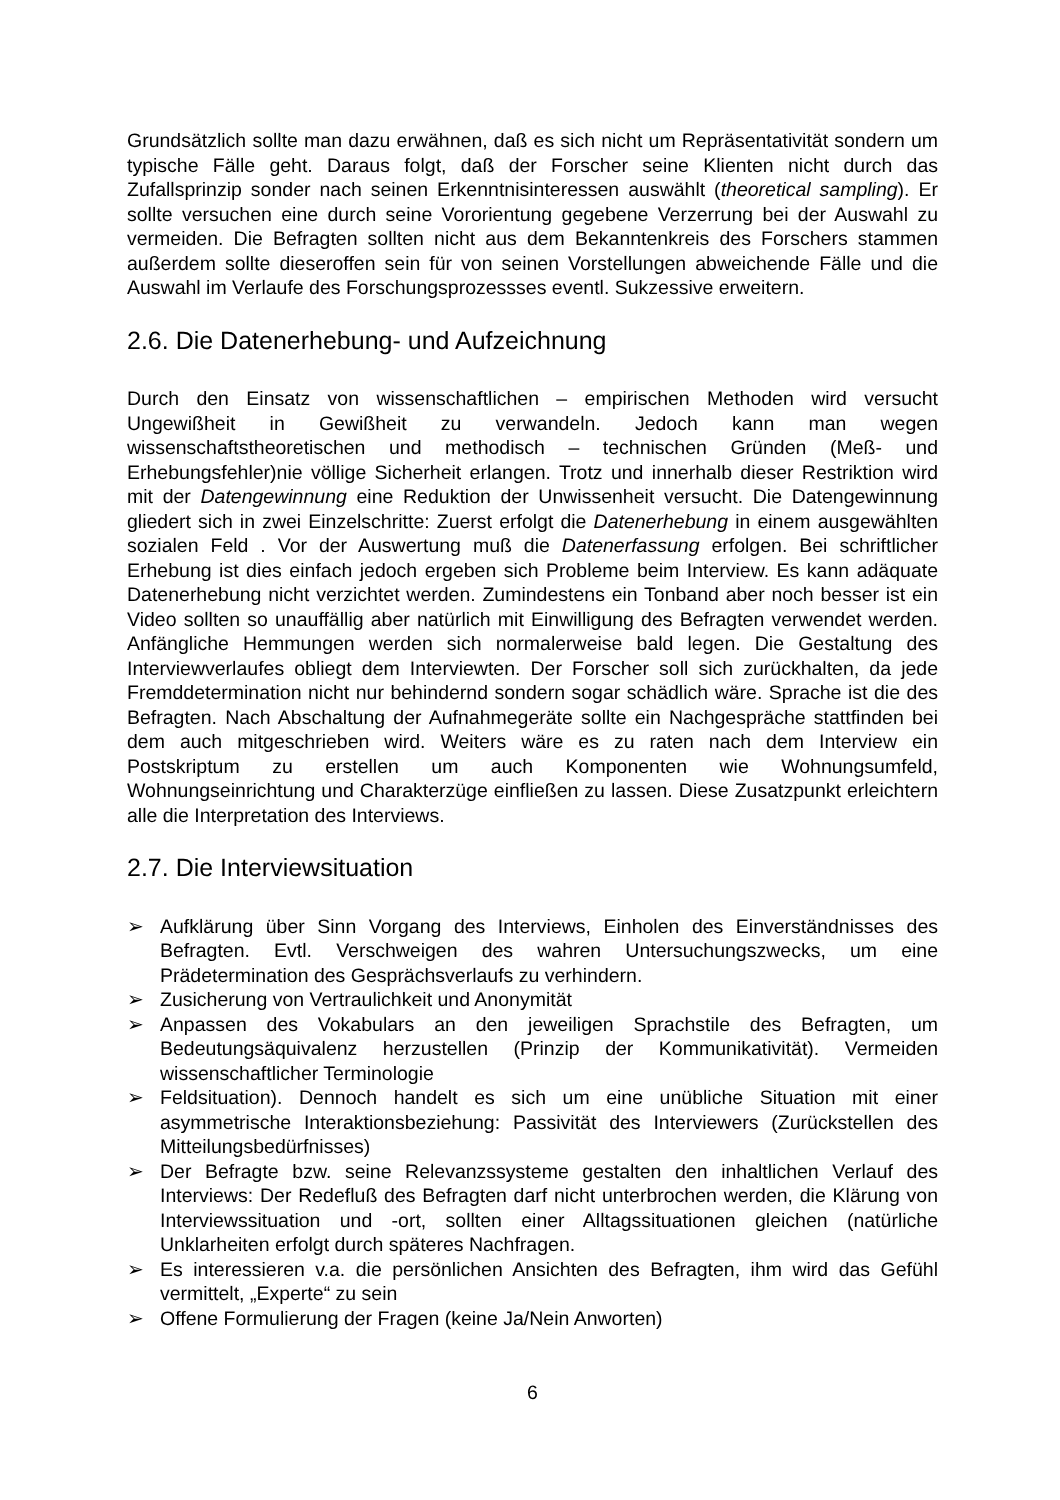Grundsätzlich sollte man dazu erwähnen, daß es sich nicht um Repräsentativität sondern um typische Fälle geht. Daraus folgt, daß der Forscher seine Klienten nicht durch das Zufallsprinzip sonder nach seinen Erkenntnisinteressen auswählt (theoretical sampling). Er sollte versuchen eine durch seine Vororientung gegebene Verzerrung bei der Auswahl zu vermeiden. Die Befragten sollten nicht aus dem Bekanntenkreis des Forschers stammen außerdem sollte dieseroffen sein für von seinen Vorstellungen abweichende Fälle und die Auswahl im Verlaufe des Forschungsprozessses eventl. Sukzessive erweitern.
2.6. Die Datenerhebung- und Aufzeichnung
Durch den Einsatz von wissenschaftlichen – empirischen Methoden wird versucht Ungewißheit in Gewißheit zu verwandeln. Jedoch kann man wegen wissenschaftstheoretischen und methodisch – technischen Gründen (Meß- und Erhebungsfehler)nie völlige Sicherheit erlangen. Trotz und innerhalb dieser Restriktion wird mit der Datengewinnung eine Reduktion der Unwissenheit versucht. Die Datengewinnung gliedert sich in zwei Einzelschritte: Zuerst erfolgt die Datenerhebung in einem ausgewählten sozialen Feld . Vor der Auswertung muß die Datenerfassung erfolgen. Bei schriftlicher Erhebung ist dies einfach jedoch ergeben sich Probleme beim Interview. Es kann adäquate Datenerhebung nicht verzichtet werden. Zumindestens ein Tonband aber noch besser ist ein Video sollten so unauffällig aber natürlich mit Einwilligung des Befragten verwendet werden. Anfängliche Hemmungen werden sich normalerweise bald legen. Die Gestaltung des Interviewverlaufes obliegt dem Interviewten. Der Forscher soll sich zurückhalten, da jede Fremddetermination nicht nur behindernd sondern sogar schädlich wäre. Sprache ist die des Befragten. Nach Abschaltung der Aufnahmegeräte sollte ein Nachgespräche stattfinden bei dem auch mitgeschrieben wird. Weiters wäre es zu raten nach dem Interview ein Postskriptum zu erstellen um auch Komponenten wie Wohnungsumfeld, Wohnungseinrichtung und Charakterzüge einfließen zu lassen. Diese Zusatzpunkt erleichtern alle die Interpretation des Interviews.
2.7. Die Interviewsituation
➢ Aufklärung über Sinn Vorgang des Interviews, Einholen des Einverständnisses des Befragten. Evtl. Verschweigen des wahren Untersuchungszwecks, um eine Prädetermination des Gesprächsverlaufs zu verhindern.
➢ Zusicherung von Vertraulichkeit und Anonymität
➢ Anpassen des Vokabulars an den jeweiligen Sprachstile des Befragten, um Bedeutungsäquivalenz herzustellen (Prinzip der Kommunikativität). Vermeiden wissenschaftlicher Terminologie
➢ Feldsituation). Dennoch handelt es sich um eine unübliche Situation mit einer asymmetrische Interaktionsbeziehung: Passivität des Interviewers (Zurückstellen des Mitteilungsbedürfnisses)
➢ Der Befragte bzw. seine Relevanzssysteme gestalten den inhaltlichen Verlauf des Interviews: Der Redefluß des Befragten darf nicht unterbrochen werden, die Klärung von Interviewssituation und -ort, sollten einer Alltagssituationen gleichen (natürliche Unklarheiten erfolgt durch späteres Nachfragen.
➢ Es interessieren v.a. die persönlichen Ansichten des Befragten, ihm wird das Gefühl vermittelt, „Experte“ zu sein
➢ Offene Formulierung der Fragen (keine Ja/Nein Anworten)
6